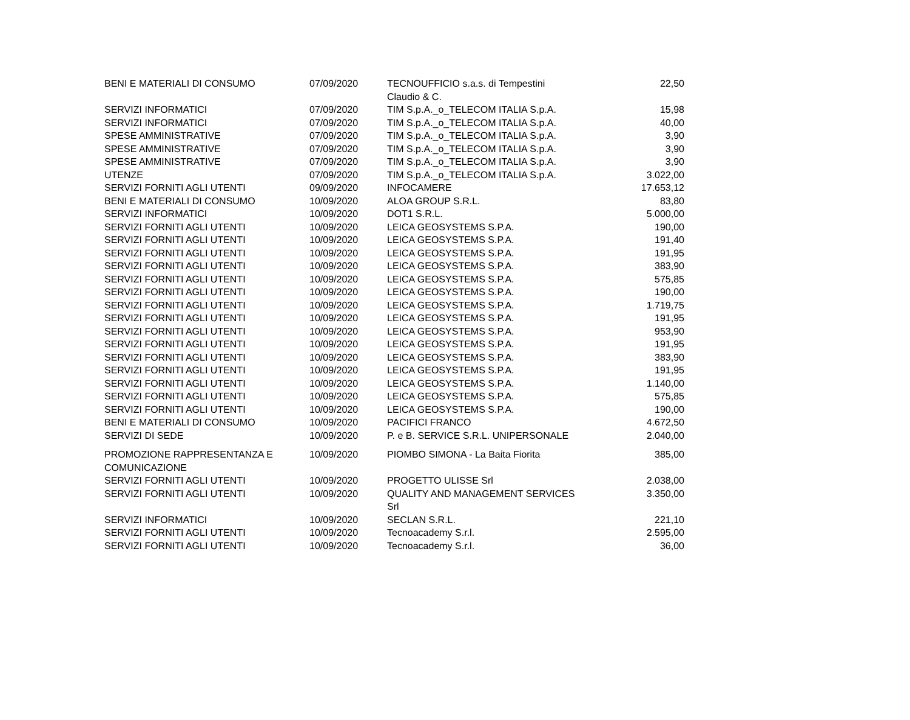| BENI E MATERIALI DI CONSUMO | 07/09/2020 | TECNOUFFICIO s.a.s. di Tempestini Claudio & C. | 22,50 |
| SERVIZI INFORMATICI | 07/09/2020 | TIM S.p.A._o_TELECOM ITALIA S.p.A. | 15,98 |
| SERVIZI INFORMATICI | 07/09/2020 | TIM S.p.A._o_TELECOM ITALIA S.p.A. | 40,00 |
| SPESE AMMINISTRATIVE | 07/09/2020 | TIM S.p.A._o_TELECOM ITALIA S.p.A. | 3,90 |
| SPESE AMMINISTRATIVE | 07/09/2020 | TIM S.p.A._o_TELECOM ITALIA S.p.A. | 3,90 |
| SPESE AMMINISTRATIVE | 07/09/2020 | TIM S.p.A._o_TELECOM ITALIA S.p.A. | 3,90 |
| UTENZE | 07/09/2020 | TIM S.p.A._o_TELECOM ITALIA S.p.A. | 3.022,00 |
| SERVIZI FORNITI AGLI UTENTI | 09/09/2020 | INFOCAMERE | 17.653,12 |
| BENI E MATERIALI DI CONSUMO | 10/09/2020 | ALOA GROUP S.R.L. | 83,80 |
| SERVIZI INFORMATICI | 10/09/2020 | DOT1 S.R.L. | 5.000,00 |
| SERVIZI FORNITI AGLI UTENTI | 10/09/2020 | LEICA GEOSYSTEMS S.P.A. | 190,00 |
| SERVIZI FORNITI AGLI UTENTI | 10/09/2020 | LEICA GEOSYSTEMS S.P.A. | 191,40 |
| SERVIZI FORNITI AGLI UTENTI | 10/09/2020 | LEICA GEOSYSTEMS S.P.A. | 191,95 |
| SERVIZI FORNITI AGLI UTENTI | 10/09/2020 | LEICA GEOSYSTEMS S.P.A. | 383,90 |
| SERVIZI FORNITI AGLI UTENTI | 10/09/2020 | LEICA GEOSYSTEMS S.P.A. | 575,85 |
| SERVIZI FORNITI AGLI UTENTI | 10/09/2020 | LEICA GEOSYSTEMS S.P.A. | 190,00 |
| SERVIZI FORNITI AGLI UTENTI | 10/09/2020 | LEICA GEOSYSTEMS S.P.A. | 1.719,75 |
| SERVIZI FORNITI AGLI UTENTI | 10/09/2020 | LEICA GEOSYSTEMS S.P.A. | 191,95 |
| SERVIZI FORNITI AGLI UTENTI | 10/09/2020 | LEICA GEOSYSTEMS S.P.A. | 953,90 |
| SERVIZI FORNITI AGLI UTENTI | 10/09/2020 | LEICA GEOSYSTEMS S.P.A. | 191,95 |
| SERVIZI FORNITI AGLI UTENTI | 10/09/2020 | LEICA GEOSYSTEMS S.P.A. | 383,90 |
| SERVIZI FORNITI AGLI UTENTI | 10/09/2020 | LEICA GEOSYSTEMS S.P.A. | 191,95 |
| SERVIZI FORNITI AGLI UTENTI | 10/09/2020 | LEICA GEOSYSTEMS S.P.A. | 1.140,00 |
| SERVIZI FORNITI AGLI UTENTI | 10/09/2020 | LEICA GEOSYSTEMS S.P.A. | 575,85 |
| SERVIZI FORNITI AGLI UTENTI | 10/09/2020 | LEICA GEOSYSTEMS S.P.A. | 190,00 |
| BENI E MATERIALI DI CONSUMO | 10/09/2020 | PACIFICI FRANCO | 4.672,50 |
| SERVIZI DI SEDE | 10/09/2020 | P. e B. SERVICE S.R.L. UNIPERSONALE | 2.040,00 |
| PROMOZIONE RAPPRESENTANZA E COMUNICAZIONE | 10/09/2020 | PIOMBO SIMONA - La Baita Fiorita | 385,00 |
| SERVIZI FORNITI AGLI UTENTI | 10/09/2020 | PROGETTO ULISSE Srl | 2.038,00 |
| SERVIZI FORNITI AGLI UTENTI | 10/09/2020 | QUALITY AND MANAGEMENT SERVICES Srl | 3.350,00 |
| SERVIZI INFORMATICI | 10/09/2020 | SECLAN S.R.L. | 221,10 |
| SERVIZI FORNITI AGLI UTENTI | 10/09/2020 | Tecnoacademy S.r.l. | 2.595,00 |
| SERVIZI FORNITI AGLI UTENTI | 10/09/2020 | Tecnoacademy S.r.l. | 36,00 |